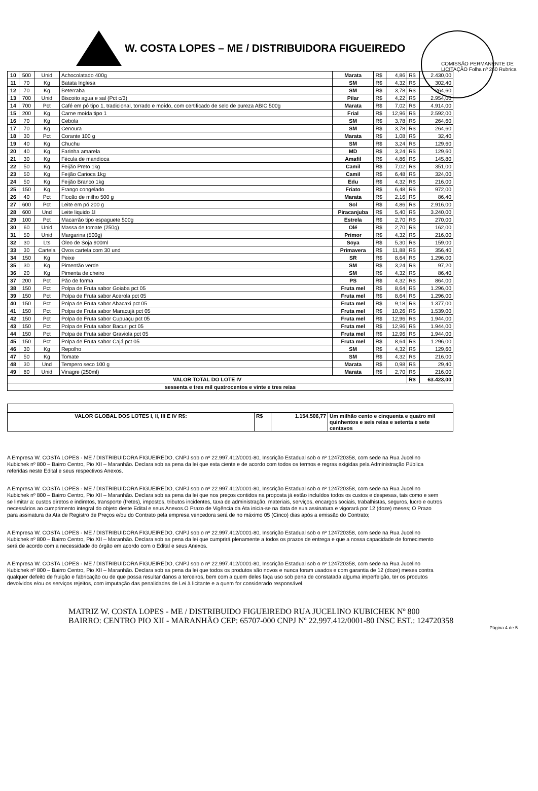COMISSÃO PERMANENTE DE LICITAÇÃO Folha nº 260 Rubrica
W. COSTA LOPES – ME / DISTRIBUIDORA FIGUEIREDO
| 10 | 500 | Unid | Achocolatado 400g | Marata | R$ | 4,86 | R$ | 2.430,00 |
| 11 | 70 | Kg | Batata Inglesa | SM | R$ | 4,32 | R$ | 302,40 |
| 12 | 70 | Kg | Beterraba | SM | R$ | 3,78 | R$ | 264,60 |
| 13 | 700 | Unid | Biscoito agua e sal (Pct c/3) | Pilar | R$ | 4,22 | R$ | 2.954,00 |
| 14 | 700 | Pct | Café em pó tipo 1, tradicional, torrado e moído, com certificado de selo de pureza ABIC 500g | Marata | R$ | 7,02 | R$ | 4.914,00 |
| 15 | 200 | Kg | Carne moída tipo 1 | Frial | R$ | 12,96 | R$ | 2.592,00 |
| 16 | 70 | Kg | Cebola | SM | R$ | 3,78 | R$ | 264,60 |
| 17 | 70 | Kg | Cenoura | SM | R$ | 3,78 | R$ | 264,60 |
| 18 | 30 | Pct | Corante 100 g | Marata | R$ | 1,08 | R$ | 32,40 |
| 19 | 40 | Kg | Chuchu | SM | R$ | 3,24 | R$ | 129,60 |
| 20 | 40 | Kg | Farinha amarela | MD | R$ | 3,24 | R$ | 129,60 |
| 21 | 30 | Kg | Fécula de mandioca | Amafil | R$ | 4,86 | R$ | 145,80 |
| 22 | 50 | Kg | Feijão Preto 1kg | Camil | R$ | 7,02 | R$ | 351,00 |
| 23 | 50 | Kg | Feijão Carioca 1kg | Camil | R$ | 6,48 | R$ | 324,00 |
| 24 | 50 | Kg | Feijão Branco 1kg | Edu | R$ | 4,32 | R$ | 216,00 |
| 25 | 150 | Kg | Frango congelado | Friato | R$ | 6,48 | R$ | 972,00 |
| 26 | 40 | Pct | Flocão de milho 500 g | Marata | R$ | 2,16 | R$ | 86,40 |
| 27 | 600 | Pct | Leite em pó 200 g | Sol | R$ | 4,86 | R$ | 2.916,00 |
| 28 | 600 | Und | Leite liquido 1l | Piracanjuba | R$ | 5,40 | R$ | 3.240,00 |
| 29 | 100 | Pct | Macarrão tipo espaguete 500g | Estrela | R$ | 2,70 | R$ | 270,00 |
| 30 | 60 | Unid | Massa de tomate (250g) | Olé | R$ | 2,70 | R$ | 162,00 |
| 31 | 50 | Unid | Margarina (500g) | Primor | R$ | 4,32 | R$ | 216,00 |
| 32 | 30 | Lts | Óleo de Soja 900ml | Soya | R$ | 5,30 | R$ | 159,00 |
| 33 | 30 | Cartela | Ovos cartela com 30 und | Primavera | R$ | 11,88 | R$ | 356,40 |
| 34 | 150 | Kg | Peixe | SR | R$ | 8,64 | R$ | 1.296,00 |
| 35 | 30 | Kg | Pimentão verde | SM | R$ | 3,24 | R$ | 97,20 |
| 36 | 20 | Kg | Pimenta de cheiro | SM | R$ | 4,32 | R$ | 86,40 |
| 37 | 200 | Pct | Pão de forma | PS | R$ | 4,32 | R$ | 864,00 |
| 38 | 150 | Pct | Polpa de Fruta sabor Goiaba pct 05 | Fruta mel | R$ | 8,64 | R$ | 1.296,00 |
| 39 | 150 | Pct | Polpa de Fruta sabor Acerola pct 05 | Fruta mel | R$ | 8,64 | R$ | 1.296,00 |
| 40 | 150 | Pct | Polpa de Fruta sabor Abacaxi pct 05 | Fruta mel | R$ | 9,18 | R$ | 1.377,00 |
| 41 | 150 | Pct | Polpa de Fruta sabor Maracujá pct 05 | Fruta mel | R$ | 10,26 | R$ | 1.539,00 |
| 42 | 150 | Pct | Polpa de Fruta sabor Cupuaçu pct 05 | Fruta mel | R$ | 12,96 | R$ | 1.944,00 |
| 43 | 150 | Pct | Polpa de Fruta sabor Bacuri pct 05 | Fruta mel | R$ | 12,96 | R$ | 1.944,00 |
| 44 | 150 | Pct | Polpa de Fruta sabor Graviola pct 05 | Fruta mel | R$ | 12,96 | R$ | 1.944,00 |
| 45 | 150 | Pct | Polpa de Fruta sabor Cajá pct 05 | Fruta mel | R$ | 8,64 | R$ | 1.296,00 |
| 46 | 30 | Kg | Repolho | SM | R$ | 4,32 | R$ | 129,60 |
| 47 | 50 | Kg | Tomate | SM | R$ | 4,32 | R$ | 216,00 |
| 48 | 30 | Und | Tempero seco 100 g | Marata | R$ | 0,98 | R$ | 29,40 |
| 49 | 80 | Unid | Vinagre (250ml) | Marata | R$ | 2,70 | R$ | 216,00 |
| VALOR TOTAL DO LOTE IV | | | | | | | R$ | 63.423,00 |
| sessenta e tres mil quatrocentos e vinte e tres reias | | | | | | | | |
| VALOR GLOBAL DOS LOTES I, II, III E IV R$: | R$ | 1.154.506,77 | Um milhão cento e cinquenta e quatro mil quinhentos e seis reias e setenta e sete centavos |
A Empresa W. COSTA LOPES - ME / DISTRIBUIDORA FIGUEIREDO, CNPJ sob o nº 22.997.412/0001-80, Inscrição Estadual sob o nº 124720358, com sede na Rua Jucelino Kubichek nº 800 – Bairro Centro, Pio XII – Maranhão. Declara sob as pena da lei que esta ciente e de acordo com todos os termos e regras exigidas pela Administração Pública referidas neste Edital e seus respectivos Anexos.
A Empresa W. COSTA LOPES - ME / DISTRIBUIDORA FIGUEIREDO, CNPJ sob o nº 22.997.412/0001-80, Inscrição Estadual sob o nº 124720358, com sede na Rua Jucelino Kubichek nº 800 – Bairro Centro, Pio XII – Maranhão. Declara sob as pena da lei que nos preços contidos na proposta já estão incluídos todos os custos e despesas, tais como e sem se limitar a: custos diretos e indiretos, transporte (fretes), impostos, tributos incidentes, taxa de administração, materiais, serviços, encargos sociais, trabalhistas, seguros, lucro e outros necessários ao cumprimento integral do objeto deste Edital e seus Anexos.O Prazo de Vigência da Ata inicia-se na data de sua assinatura e vigorará por 12 (doze) meses; O Prazo para assinatura da Ata de Registro de Preços e/ou do Contrato pela empresa vencedora será de no máximo 05 (Cinco) dias após a emissão do Contrato;
A Empresa W. COSTA LOPES - ME / DISTRIBUIDORA FIGUEIREDO, CNPJ sob o nº 22.997.412/0001-80, Inscrição Estadual sob o nº 124720358, com sede na Rua Jucelino Kubichek nº 800 – Bairro Centro, Pio XII – Maranhão. Declara sob as pena da lei que cumprirá plenamente a todos os prazos de entrega e que a nossa capacidade de fornecimento será de acordo com a necessidade do órgão em acordo com o Edital e seus Anexos.
A Empresa W. COSTA LOPES - ME / DISTRIBUIDORA FIGUEIREDO, CNPJ sob o nº 22.997.412/0001-80, Inscrição Estadual sob o nº 124720358, com sede na Rua Jucelino Kubichek nº 800 – Bairro Centro, Pio XII – Maranhão. Declara sob as pena da lei que todos os produtos são novos e nunca foram usados e com garantia de 12 (doze) meses contra qualquer defeito de fruição e fabricação ou de que possa resultar danos a terceiros, bem com a quem deles faça uso sob pena de constatada alguma imperfeição, ter os produtos devolvidos e/ou os serviços rejeitos, com imputação das penalidades de Lei à licitante e a quem for considerado responsável.
MATRIZ W. COSTA LOPES - ME / DISTRIBUIDO FIGUEIREDO RUA JUCELINO KUBICHEK Nº 800 BAIRRO: CENTRO PIO XII - MARANHÃO CEP: 65707-000 CNPJ Nº 22.997.412/0001-80 INSC EST.: 124720358
Página 4 de 5